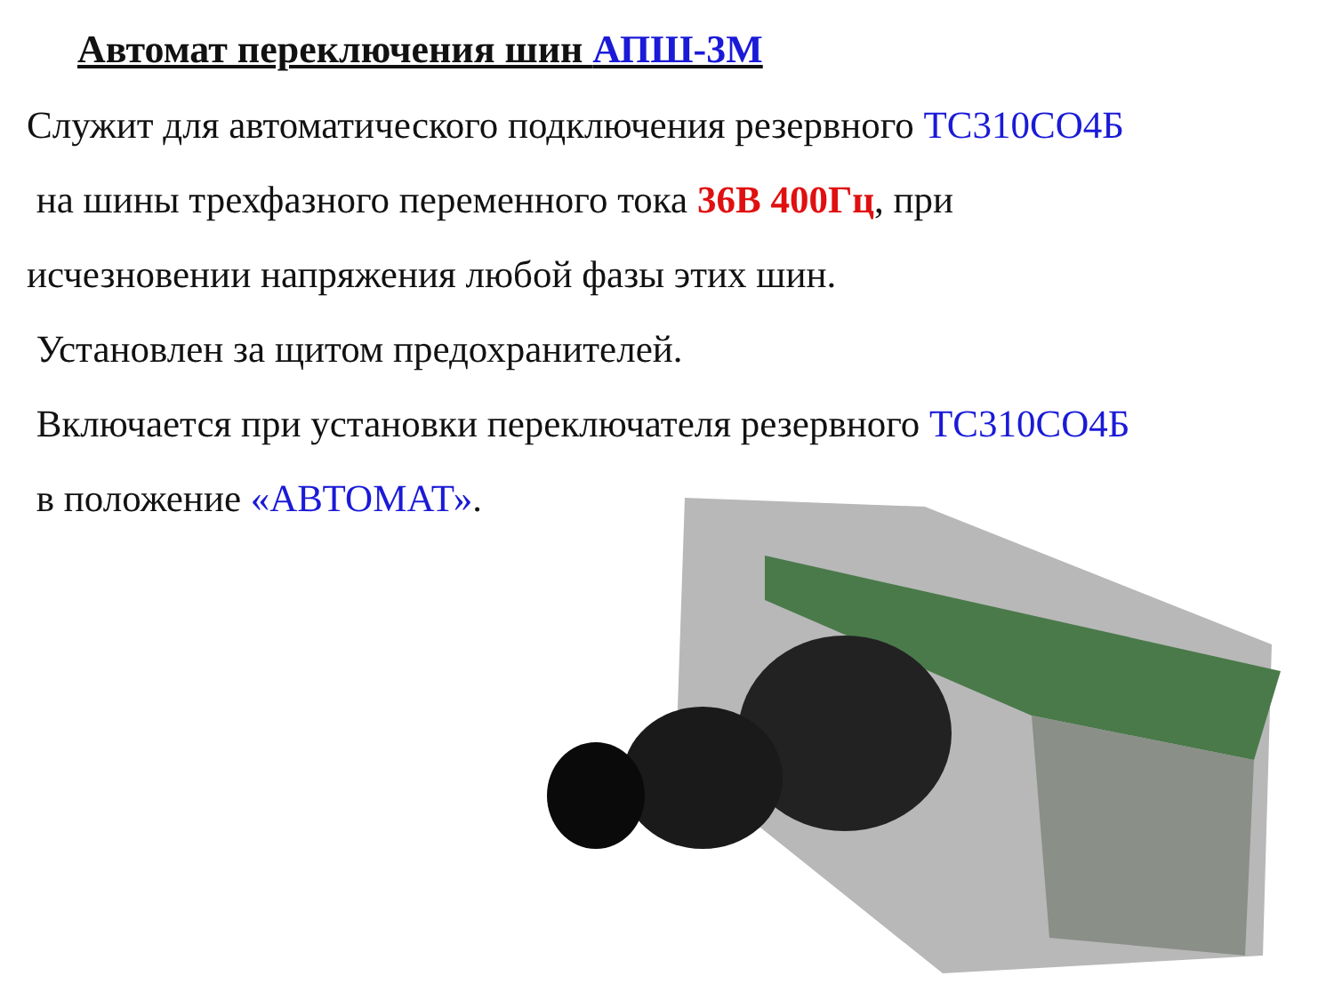Автомат переключения шин АПШ-3М
Служит для автоматического подключения резервного ТС310СО4Б
на шины трехфазного переменного тока 36В 400Гц, при
исчезновении напряжения любой фазы этих шин.
Установлен за щитом предохранителей.
Включается при установки переключателя резервного ТС310СО4Б
в положение «АВТОМАТ».